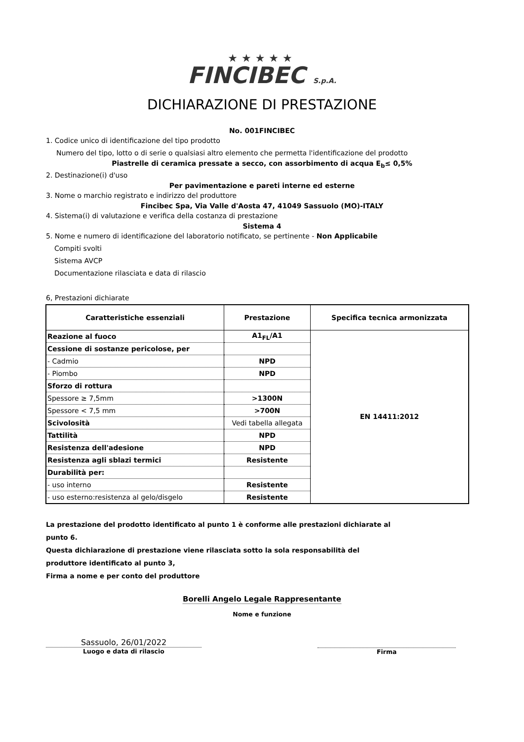★★★★★
FINCIBEC S.p.A.
DICHIARAZIONE DI PRESTAZIONE
No. 001FINCIBEC
1. Codice unico di identificazione del tipo prodotto
Numero del tipo, lotto o di serie o qualsiasi altro elemento che permetta l'identificazione del prodotto
Piastrelle di ceramica pressate a secco, con assorbimento di acqua E<sub>b</sub>≤ 0,5%
2. Destinazione(i) d'uso
Per pavimentazione e pareti interne ed esterne
3. Nome o marchio registrato e indirizzo del produttore
Fincibec Spa, Via Valle d'Aosta 47, 41049 Sassuolo (MO)-ITALY
4. Sistema(i) di valutazione e verifica della costanza di prestazione
Sistema 4
5. Nome e numero di identificazione del laboratorio notificato, se pertinente - Non Applicabile
Compiti svolti
Sistema AVCP
Documentazione rilasciata e data di rilascio
6, Prestazioni dichiarate
| Caratteristiche essenziali | Prestazione | Specifica tecnica armonizzata |
| --- | --- | --- |
| Reazione al fuoco | A1<sub>FL</sub>/A1 | EN 14411:2012 |
| Cessione di sostanze pericolose, per | | |
| - Cadmio | NPD | |
| - Piombo | NPD | |
| Sforzo di rottura | | |
| Spessore ≥ 7,5mm | >1300N | |
| Spessore < 7,5 mm | >700N | |
| Scivolosità | Vedi tabella allegata | |
| Tattilità | NPD | |
| Resistenza dell'adesione | NPD | |
| Resistenza agli sblazi termici | Resistente | |
| Durabilità per: | | |
| - uso interno | Resistente | |
| - uso esterno:resistenza al gelo/disgelo | Resistente | |
La prestazione del prodotto identificato al punto 1 è conforme alle prestazioni dichiarate al
punto 6.
Questa dichiarazione di prestazione viene rilasciata sotto la sola responsabilità del
produttore identificato al punto 3,
Firma a nome e per conto del produttore
Borelli Angelo Legale Rappresentante
Nome e funzione
Sassuolo, 26/01/2022
Luogo e data di rilascio
Firma